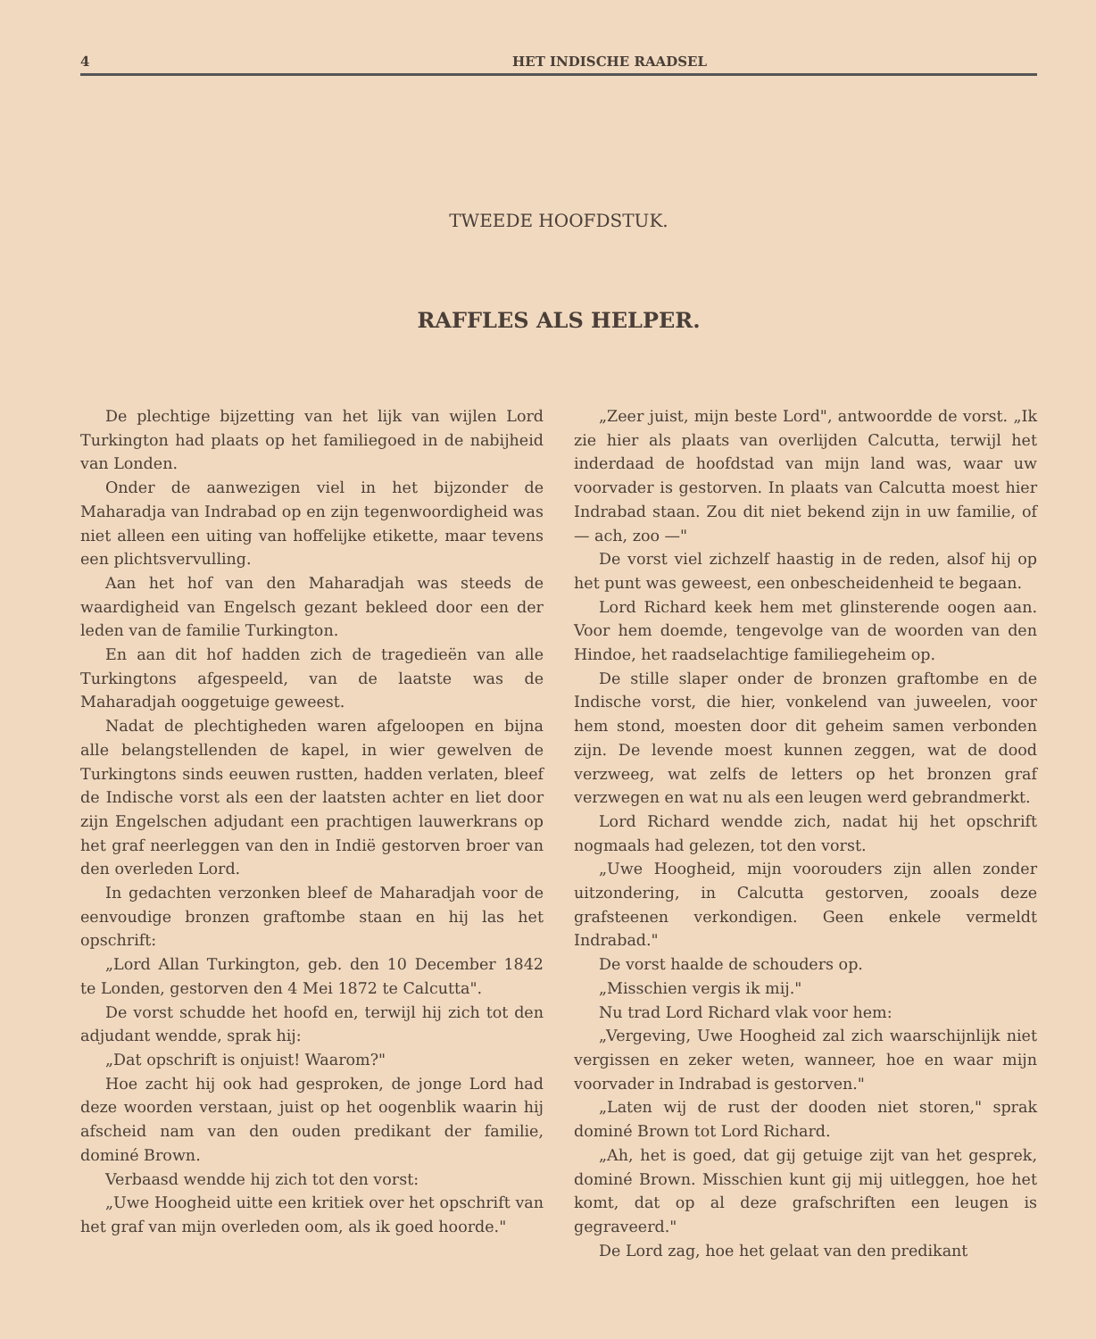4 HET INDISCHE RAADSEL
TWEEDE HOOFDSTUK.
RAFFLES ALS HELPER.
De plechtige bijzetting van het lijk van wijlen Lord Turkington had plaats op het familiegoed in de nabijheid van Londen.
Onder de aanwezigen viel in het bijzonder de Maharadja van Indrabad op en zijn tegenwoordigheid was niet alleen een uiting van hoffelijke etikette, maar tevens een plichtsvervulling.
Aan het hof van den Maharadjah was steeds de waardigheid van Engelsch gezant bekleed door een der leden van de familie Turkington.
En aan dit hof hadden zich de tragedieën van alle Turkingtons afgespeeld, van de laatste was de Maharadjah ooggetuige geweest.
Nadat de plechtigheden waren afgeloopen en bijna alle belangstellenden de kapel, in wier gewelven de Turkingtons sinds eeuwen rustten, hadden verlaten, bleef de Indische vorst als een der laatsten achter en liet door zijn Engelschen adjudant een prachtigen lauwerkrans op het graf neerleggen van den in Indië gestorven broer van den overleden Lord.
In gedachten verzonken bleef de Maharadjah voor de eenvoudige bronzen graftombe staan en hij las het opschrift:
„Lord Allan Turkington, geb. den 10 December 1842 te Londen, gestorven den 4 Mei 1872 te Calcutta".
De vorst schudde het hoofd en, terwijl hij zich tot den adjudant wendde, sprak hij:
„Dat opschrift is onjuist! Waarom?"
Hoe zacht hij ook had gesproken, de jonge Lord had deze woorden verstaan, juist op het oogenblik waarin hij afscheid nam van den ouden predikant der familie, dominé Brown.
Verbaasd wendde hij zich tot den vorst:
„Uwe Hoogheid uitte een kritiek over het opschrift van het graf van mijn overleden oom, als ik goed hoorde."
„Zeer juist, mijn beste Lord", antwoordde de vorst. „Ik zie hier als plaats van overlijden Calcutta, terwijl het inderdaad de hoofdstad van mijn land was, waar uw voorvader is gestorven. In plaats van Calcutta moest hier Indrabad staan. Zou dit niet bekend zijn in uw familie, of — ach, zoo —"
De vorst viel zichzelf haastig in de reden, alsof hij op het punt was geweest, een onbescheidenheid te begaan.
Lord Richard keek hem met glinsterende oogen aan. Voor hem doemde, tengevolge van de woorden van den Hindoe, het raadselachtige familiegeheim op.
De stille slaper onder de bronzen graftombe en de Indische vorst, die hier, vonkelend van juweelen, voor hem stond, moesten door dit geheim samen verbonden zijn. De levende moest kunnen zeggen, wat de dood verzweeg, wat zelfs de letters op het bronzen graf verzwegen en wat nu als een leugen werd gebrandmerkt.
Lord Richard wendde zich, nadat hij het opschrift nogmaals had gelezen, tot den vorst.
„Uwe Hoogheid, mijn voorouders zijn allen zonder uitzondering, in Calcutta gestorven, zooals deze grafsteenen verkondigen. Geen enkele vermeldt Indrabad."
De vorst haalde de schouders op.
„Misschien vergis ik mij."
Nu trad Lord Richard vlak voor hem:
„Vergeving, Uwe Hoogheid zal zich waarschijnlijk niet vergissen en zeker weten, wanneer, hoe en waar mijn voorvader in Indrabad is gestorven."
„Laten wij de rust der dooden niet storen," sprak dominé Brown tot Lord Richard.
„Ah, het is goed, dat gij getuige zijt van het gesprek, dominé Brown. Misschien kunt gij mij uitleggen, hoe het komt, dat op al deze grafschriften een leugen is gegraveerd."
De Lord zag, hoe het gelaat van den predikant